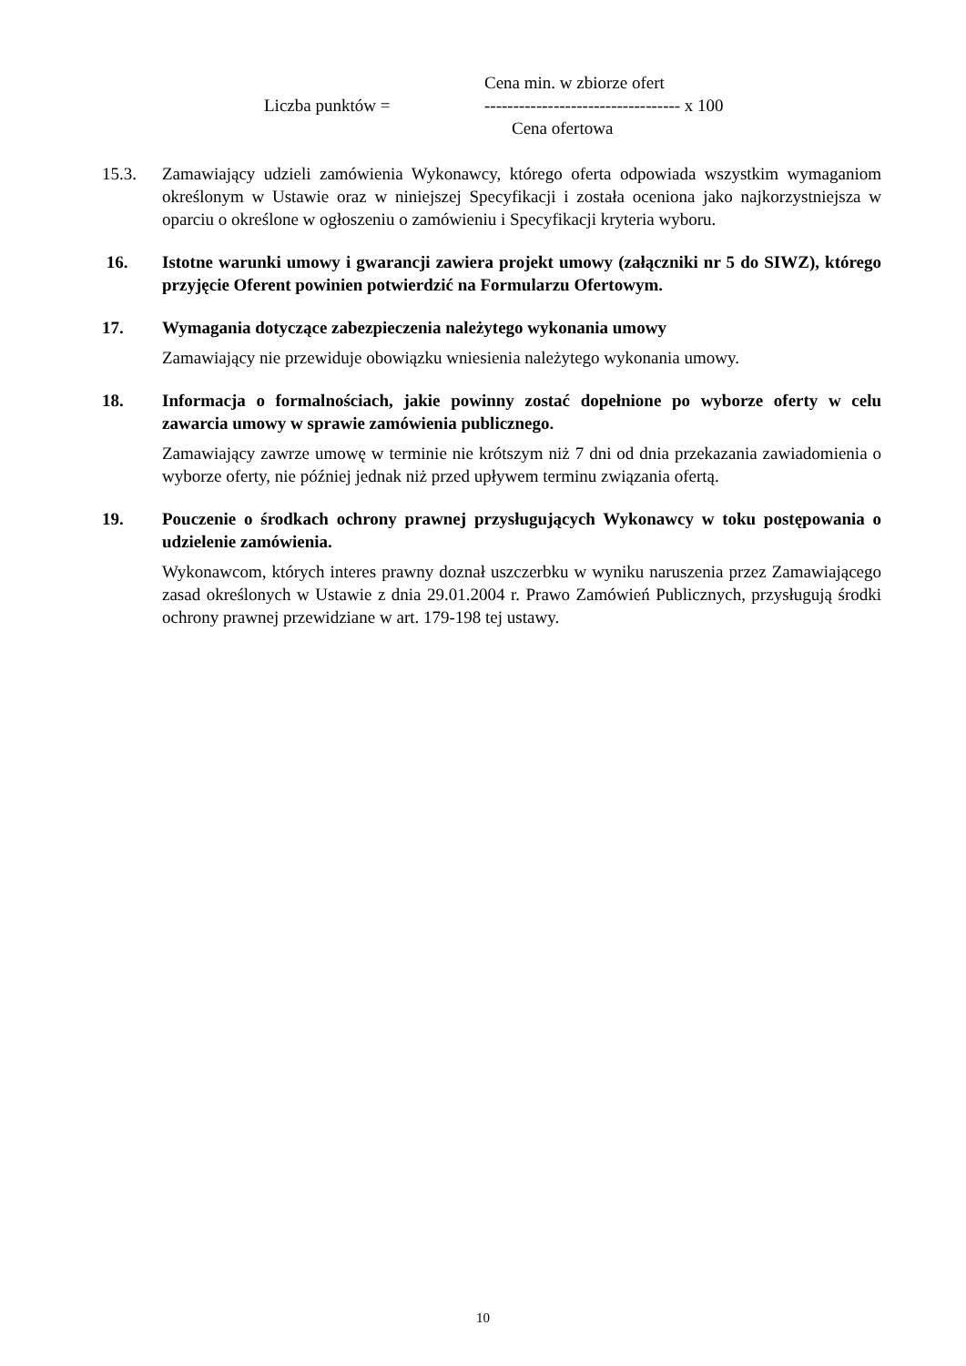Cena min. w zbiorze ofert
Liczba punktów = ---------------------------------- x 100
Cena ofertowa
15.3. Zamawiający udzieli zamówienia Wykonawcy, którego oferta odpowiada wszystkim wymaganiom określonym w Ustawie oraz w niniejszej Specyfikacji i została oceniona jako najkorzystniejsza w oparciu o określone w ogłoszeniu o zamówieniu i Specyfikacji kryteria wyboru.
16. Istotne warunki umowy i gwarancji zawiera projekt umowy (załączniki nr 5 do SIWZ), którego przyjęcie Oferent powinien potwierdzić na Formularzu Ofertowym.
17. Wymagania dotyczące zabezpieczenia należytego wykonania umowy
Zamawiający nie przewiduje obowiązku wniesienia należytego wykonania umowy.
18. Informacja o formalnościach, jakie powinny zostać dopełnione po wyborze oferty w celu zawarcia umowy w sprawie zamówienia publicznego.
Zamawiający zawrze umowę w terminie nie krótszym niż 7 dni od dnia przekazania zawiadomienia o wyborze oferty, nie później jednak niż przed upływem terminu związania ofertą.
19. Pouczenie o środkach ochrony prawnej przysługujących Wykonawcy w toku postępowania o udzielenie zamówienia.
Wykonawcom, których interes prawny doznał uszczerbku w wyniku naruszenia przez Zamawiającego zasad określonych w Ustawie z dnia 29.01.2004 r. Prawo Zamówień Publicznych, przysługują środki ochrony prawnej przewidziane w art. 179-198 tej ustawy.
10